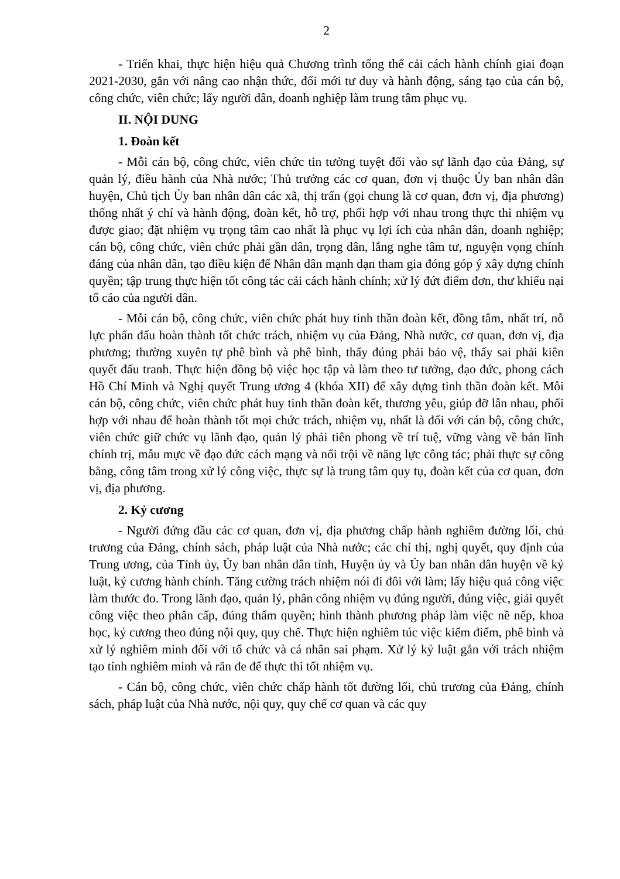2
- Triển khai, thực hiện hiệu quả Chương trình tổng thể cải cách hành chính giai đoạn 2021-2030, gắn với nâng cao nhận thức, đổi mới tư duy và hành động, sáng tạo của cán bộ, công chức, viên chức; lấy người dân, doanh nghiệp làm trung tâm phục vụ.
II. NỘI DUNG
1. Đoàn kết
- Mỗi cán bộ, công chức, viên chức tin tưởng tuyệt đối vào sự lãnh đạo của Đảng, sự quản lý, điều hành của Nhà nước; Thủ trưởng các cơ quan, đơn vị thuộc Ủy ban nhân dân huyện, Chủ tịch Ủy ban nhân dân các xã, thị trấn (gọi chung là cơ quan, đơn vị, địa phương) thống nhất ý chí và hành động, đoàn kết, hỗ trợ, phối hợp với nhau trong thực thi nhiệm vụ được giao; đặt nhiệm vụ trọng tâm cao nhất là phục vụ lợi ích của nhân dân, doanh nghiệp; cán bộ, công chức, viên chức phải gần dân, trọng dân, lắng nghe tâm tư, nguyện vọng chính đáng của nhân dân, tạo điều kiện để Nhân dân mạnh dạn tham gia đóng góp ý xây dựng chính quyền; tập trung thực hiện tốt công tác cải cách hành chính; xử lý đứt điểm đơn, thư khiếu nại tố cáo của người dân.
- Mỗi cán bộ, công chức, viên chức phát huy tinh thần đoàn kết, đồng tâm, nhất trí, nỗ lực phấn đấu hoàn thành tốt chức trách, nhiệm vụ của Đảng, Nhà nước, cơ quan, đơn vị, địa phương; thường xuyên tự phê bình và phê bình, thấy đúng phải bảo vệ, thấy sai phải kiên quyết đấu tranh. Thực hiện đồng bộ việc học tập và làm theo tư tưởng, đạo đức, phong cách Hồ Chí Minh và Nghị quyết Trung ương 4 (khóa XII) để xây dựng tinh thần đoàn kết. Mỗi cán bộ, công chức, viên chức phát huy tinh thần đoàn kết, thương yêu, giúp đỡ lẫn nhau, phối hợp với nhau để hoàn thành tốt mọi chức trách, nhiệm vụ, nhất là đối với cán bộ, công chức, viên chức giữ chức vụ lãnh đạo, quản lý phải tiên phong về trí tuệ, vững vàng về bản lĩnh chính trị, mẫu mực về đạo đức cách mạng và nổi trội về năng lực công tác; phải thực sự công bằng, công tâm trong xử lý công việc, thực sự là trung tâm quy tụ, đoàn kết của cơ quan, đơn vị, địa phương.
2. Kỷ cương
- Người đứng đầu các cơ quan, đơn vị, địa phương chấp hành nghiêm đường lối, chủ trương của Đảng, chính sách, pháp luật của Nhà nước; các chỉ thị, nghị quyết, quy định của Trung ương, của Tỉnh ủy, Ủy ban nhân dân tỉnh, Huyện ủy và Ủy ban nhân dân huyện về kỷ luật, kỷ cương hành chính. Tăng cường trách nhiệm nói đi đôi với làm; lấy hiệu quả công việc làm thước đo. Trong lãnh đạo, quản lý, phân công nhiệm vụ đúng người, đúng việc, giải quyết công việc theo phân cấp, đúng thẩm quyền; hình thành phương pháp làm việc nề nếp, khoa học, kỷ cương theo đúng nội quy, quy chế. Thực hiện nghiêm túc việc kiểm điểm, phê bình và xử lý nghiêm minh đối với tổ chức và cá nhân sai phạm. Xử lý kỷ luật gắn với trách nhiệm tạo tính nghiêm minh và răn đe để thực thi tốt nhiệm vụ.
- Cán bộ, công chức, viên chức chấp hành tốt đường lối, chủ trương của Đảng, chính sách, pháp luật của Nhà nước, nội quy, quy chế cơ quan và các quy